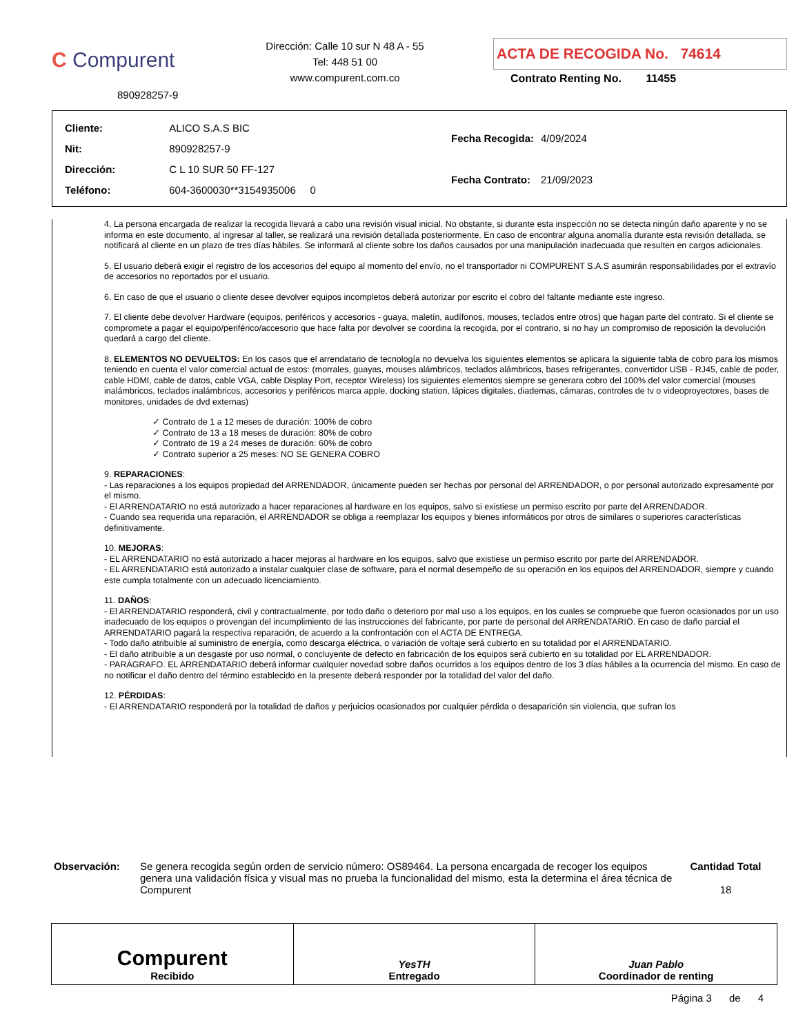C Compurent
890928257-9
Dirección: Calle 10 sur N 48 A - 55
Tel: 448 51 00
www.compurent.com.co
ACTA DE RECOGIDA No. 74614
Contrato Renting No. 11455
| Cliente: | ALICO S.A.S BIC |
| Nit: | 890928257-9 |
| Dirección: | C L 10 SUR 50 FF-127 |
| Teléfono: | 604-3600030**3154935006 0 |
| Fecha Recogida: | 4/09/2024 |
| Fecha Contrato: | 21/09/2023 |
4. La persona encargada de realizar la recogida llevará a cabo una revisión visual inicial. No obstante, si durante esta inspección no se detecta ningún daño aparente y no se informa en este documento, al ingresar al taller, se realizará una revisión detallada posteriormente. En caso de encontrar alguna anomalía durante esta revisión detallada, se notificará al cliente en un plazo de tres días hábiles. Se informará al cliente sobre los daños causados por una manipulación inadecuada que resulten en cargos adicionales.
5. El usuario deberá exigir el registro de los accesorios del equipo al momento del envío, no el transportador ni COMPURENT S.A.S asumirán responsabilidades por el extravío de accesorios no reportados por el usuario.
6. En caso de que el usuario o cliente desee devolver equipos incompletos deberá autorizar por escrito el cobro del faltante mediante este ingreso.
7. El cliente debe devolver Hardware (equipos, periféricos y accesorios - guaya, maletín, audífonos, mouses, teclados entre otros) que hagan parte del contrato. Si el cliente se compromete a pagar el equipo/periférico/accesorio que hace falta por devolver se coordina la recogida, por el contrario, si no hay un compromiso de reposición la devolución quedará a cargo del cliente.
8. ELEMENTOS NO DEVUELTOS: En los casos que el arrendatario de tecnología no devuelva los siguientes elementos se aplicara la siguiente tabla de cobro para los mismos teniendo en cuenta el valor comercial actual de estos: (morrales, guayas, mouses alámbricos, teclados alámbricos, bases refrigerantes, convertidor USB - RJ45, cable de poder, cable HDMI, cable de datos, cable VGA, cable Display Port, receptor Wireless) los siguientes elementos siempre se generara cobro del 100% del valor comercial (mouses inalámbricos, teclados inalámbricos, accesorios y periféricos marca apple, docking station, lápices digitales, diademas, cámaras, controles de tv o videoproyectores, bases de monitores, unidades de dvd externas)
✓ Contrato de 1 a 12 meses de duración: 100% de cobro
✓ Contrato de 13 a 18 meses de duración: 80% de cobro
✓ Contrato de 19 a 24 meses de duración: 60% de cobro
✓ Contrato superior a 25 meses: NO SE GENERA COBRO
9. REPARACIONES:
- Las reparaciones a los equipos propiedad del ARRENDADOR, únicamente pueden ser hechas por personal del ARRENDADOR, o por personal autorizado expresamente por el mismo.
- El ARRENDATARIO no está autorizado a hacer reparaciones al hardware en los equipos, salvo si existiese un permiso escrito por parte del ARRENDADOR.
- Cuando sea requerida una reparación, el ARRENDADOR se obliga a reemplazar los equipos y bienes informáticos por otros de similares o superiores características definitivamente.
10. MEJORAS:
- EL ARRENDATARIO no está autorizado a hacer mejoras al hardware en los equipos, salvo que existiese un permiso escrito por parte del ARRENDADOR.
- EL ARRENDATARIO está autorizado a instalar cualquier clase de software, para el normal desempeño de su operación en los equipos del ARRENDADOR, siempre y cuando este cumpla totalmente con un adecuado licenciamiento.
11. DAÑOS:
- El ARRENDATARIO responderá, civil y contractualmente, por todo daño o deterioro por mal uso a los equipos, en los cuales se compruebe que fueron ocasionados por un uso inadecuado de los equipos o provengan del incumplimiento de las instrucciones del fabricante, por parte de personal del ARRENDATARIO. En caso de daño parcial el ARRENDATARIO pagará la respectiva reparación, de acuerdo a la confrontación con el ACTA DE ENTREGA.
- Todo daño atribuible al suministro de energía, como descarga eléctrica, o variación de voltaje será cubierto en su totalidad por el ARRENDATARIO.
- El daño atribuible a un desgaste por uso normal, o concluyente de defecto en fabricación de los equipos será cubierto en su totalidad por EL ARRENDADOR.
- PARÁGRAFO. EL ARRENDATARIO deberá informar cualquier novedad sobre daños ocurridos a los equipos dentro de los 3 días hábiles a la ocurrencia del mismo. En caso de no notificar el daño dentro del término establecido en la presente deberá responder por la totalidad del valor del daño.
12. PÉRDIDAS:
- El ARRENDATARIO responderá por la totalidad de daños y perjuicios ocasionados por cualquier pérdida o desaparición sin violencia, que sufran los
Observación: Se genera recogida según orden de servicio número: OS89464. La persona encargada de recoger los equipos genera una validación física y visual mas no prueba la funcionalidad del mismo, esta la determina el área técnica de Compurent
Cantidad Total
18
Compurent
Recibido
YesTH
Entregado
Juan Pablo
Coordinador de renting
Página 3 de 4